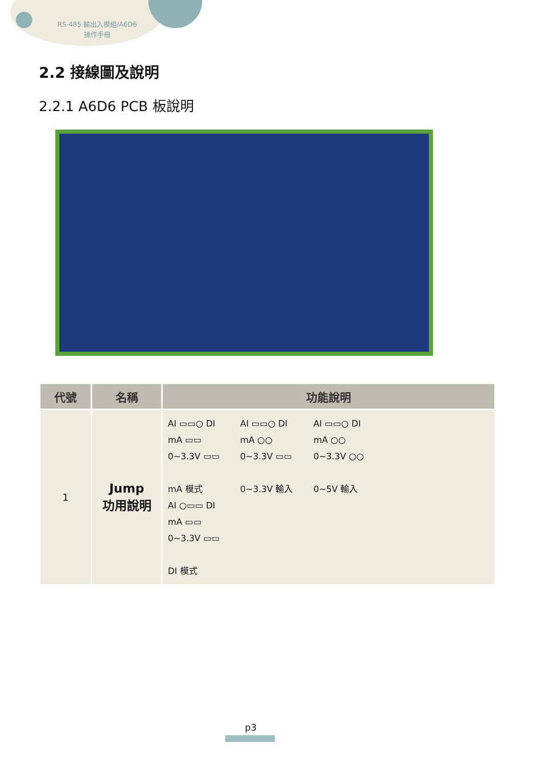RS-485 輸出入模組/A6D6
操作手冊
2.2 接線圖及說明
2.2.1 A6D6 PCB 板說明
| 代號 | 名稱 | 功能說明 |
| --- | --- | --- |
| 1 | Jump 功用說明 | AI ▭▭○ DI mA ▭▭ 0~3.3V ▭▭ mA 模式 AI ▭▭○ DI mA ○○ 0~3.3V ▭▭ 0~3.3V 輸入 AI ▭▭○ DI mA ○○ 0~3.3V ○○ 0~5V 輸入 AI ○▭▭ DI mA ▭▭ 0~3.3V ▭▭ DI 模式 |
p3